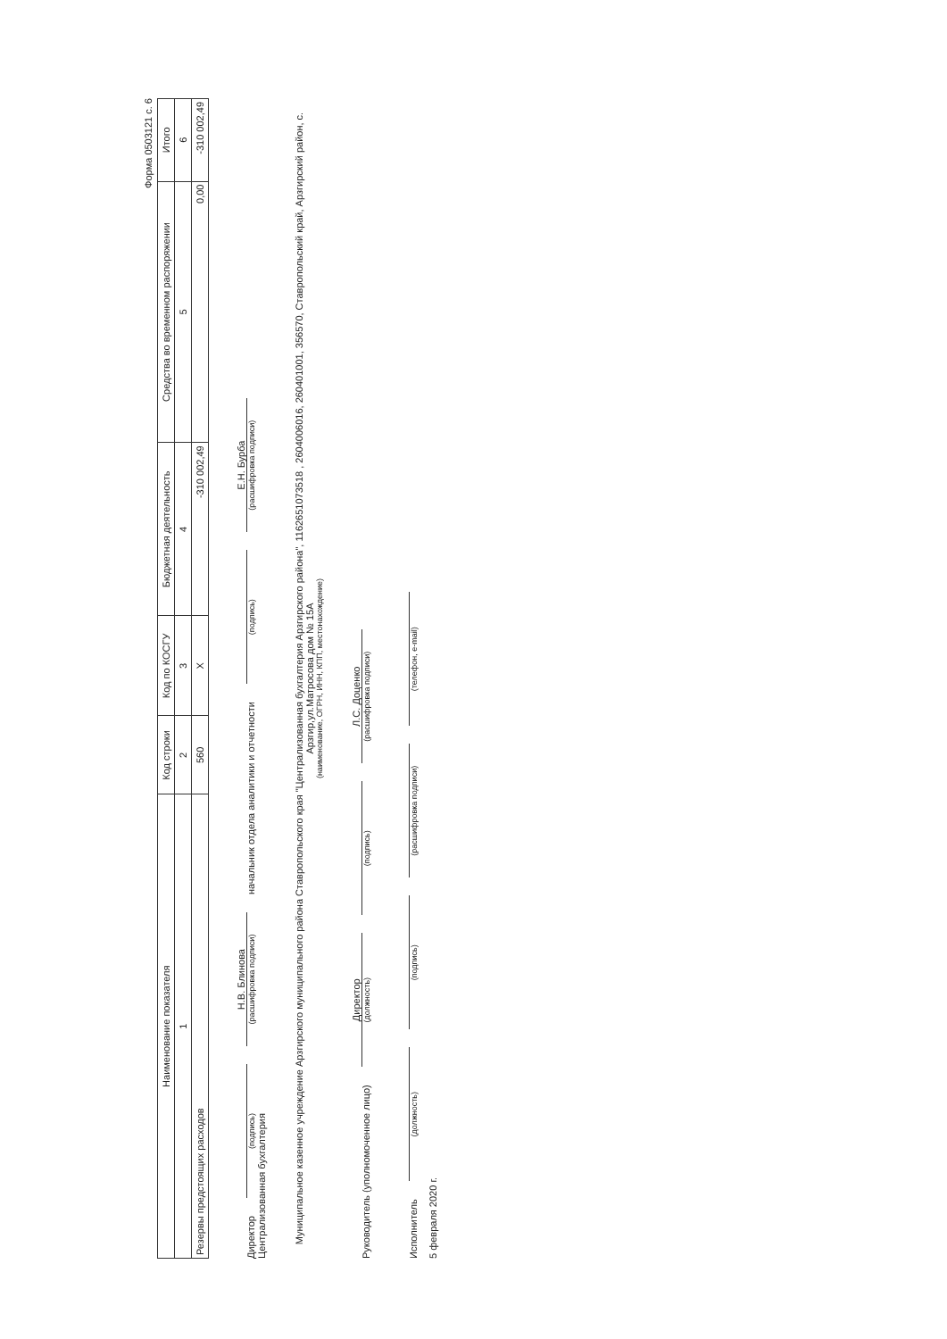Форма 0503121 с. 6
| Наименование показателя | Код строки | Код по КОСГУ | Бюджетная деятельность | Средства во временном распоряжении | Итого |
| --- | --- | --- | --- | --- | --- |
| 1 | 2 | 3 | 4 | 5 | 6 |
| Резервы предстоящих расходов | 560 | X | -310 002,49 | 0,00 | -310 002,49 |
Директор
(подпись)
Н.В. Блинова
(расшифровка подписи)
начальник отдела аналитики и отчетности
(подпись)
Е.Н. Бурба
(расшифровка подписи)
Централизованная бухгалтерия
Муниципальное казенное учреждение Арзгирского муниципального района Ставропольского края "Централизованная бухгалтерия Арзгирского района", 1162651073518 , 2604006016, 260401001, 356570, Ставропольский край, Арзгирский район, с. Арзгир,ул.Матросова дом № 15А
(наименование, ОГРН, ИНН, КПП, местонахождение)
Руководитель (уполномоченное лицо)
Директор
(должность)
(подпись)
Л.С. Доценко
(расшифровка подписи)
Исполнитель
(должность)
(подпись)
(расшифровка подписи)
(телефон, e-mail)
5 февраля 2020 г.